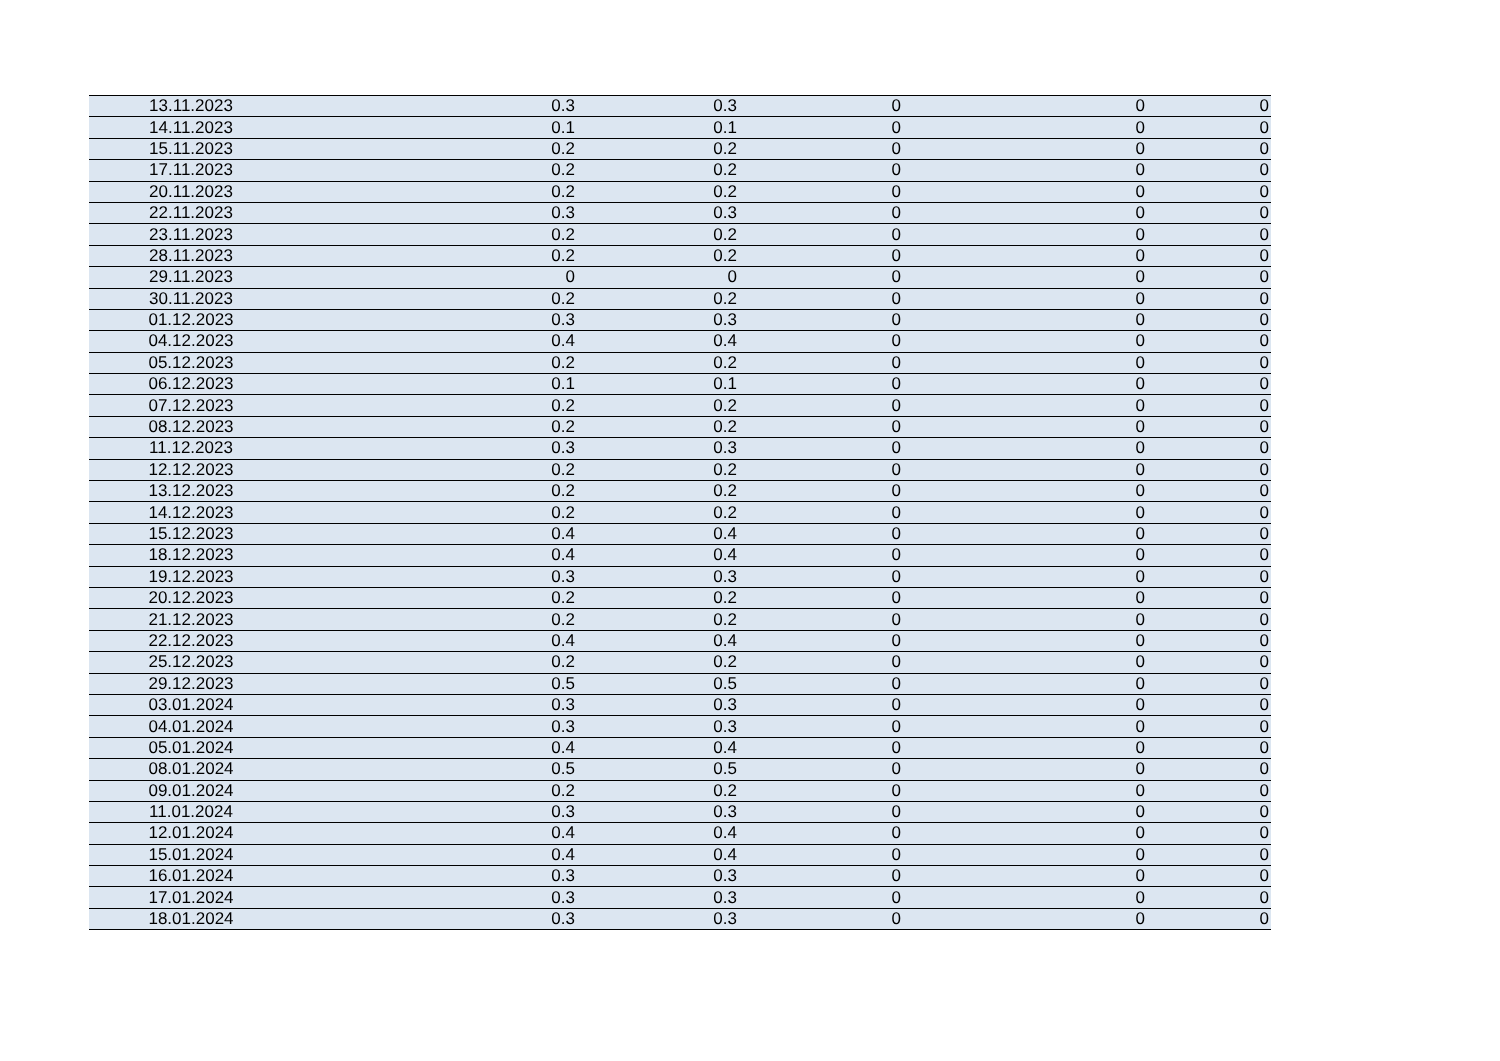| 13.11.2023 | 0.3 | 0.3 | 0 | 0 | 0 |
| 14.11.2023 | 0.1 | 0.1 | 0 | 0 | 0 |
| 15.11.2023 | 0.2 | 0.2 | 0 | 0 | 0 |
| 17.11.2023 | 0.2 | 0.2 | 0 | 0 | 0 |
| 20.11.2023 | 0.2 | 0.2 | 0 | 0 | 0 |
| 22.11.2023 | 0.3 | 0.3 | 0 | 0 | 0 |
| 23.11.2023 | 0.2 | 0.2 | 0 | 0 | 0 |
| 28.11.2023 | 0.2 | 0.2 | 0 | 0 | 0 |
| 29.11.2023 | 0 | 0 | 0 | 0 | 0 |
| 30.11.2023 | 0.2 | 0.2 | 0 | 0 | 0 |
| 01.12.2023 | 0.3 | 0.3 | 0 | 0 | 0 |
| 04.12.2023 | 0.4 | 0.4 | 0 | 0 | 0 |
| 05.12.2023 | 0.2 | 0.2 | 0 | 0 | 0 |
| 06.12.2023 | 0.1 | 0.1 | 0 | 0 | 0 |
| 07.12.2023 | 0.2 | 0.2 | 0 | 0 | 0 |
| 08.12.2023 | 0.2 | 0.2 | 0 | 0 | 0 |
| 11.12.2023 | 0.3 | 0.3 | 0 | 0 | 0 |
| 12.12.2023 | 0.2 | 0.2 | 0 | 0 | 0 |
| 13.12.2023 | 0.2 | 0.2 | 0 | 0 | 0 |
| 14.12.2023 | 0.2 | 0.2 | 0 | 0 | 0 |
| 15.12.2023 | 0.4 | 0.4 | 0 | 0 | 0 |
| 18.12.2023 | 0.4 | 0.4 | 0 | 0 | 0 |
| 19.12.2023 | 0.3 | 0.3 | 0 | 0 | 0 |
| 20.12.2023 | 0.2 | 0.2 | 0 | 0 | 0 |
| 21.12.2023 | 0.2 | 0.2 | 0 | 0 | 0 |
| 22.12.2023 | 0.4 | 0.4 | 0 | 0 | 0 |
| 25.12.2023 | 0.2 | 0.2 | 0 | 0 | 0 |
| 29.12.2023 | 0.5 | 0.5 | 0 | 0 | 0 |
| 03.01.2024 | 0.3 | 0.3 | 0 | 0 | 0 |
| 04.01.2024 | 0.3 | 0.3 | 0 | 0 | 0 |
| 05.01.2024 | 0.4 | 0.4 | 0 | 0 | 0 |
| 08.01.2024 | 0.5 | 0.5 | 0 | 0 | 0 |
| 09.01.2024 | 0.2 | 0.2 | 0 | 0 | 0 |
| 11.01.2024 | 0.3 | 0.3 | 0 | 0 | 0 |
| 12.01.2024 | 0.4 | 0.4 | 0 | 0 | 0 |
| 15.01.2024 | 0.4 | 0.4 | 0 | 0 | 0 |
| 16.01.2024 | 0.3 | 0.3 | 0 | 0 | 0 |
| 17.01.2024 | 0.3 | 0.3 | 0 | 0 | 0 |
| 18.01.2024 | 0.3 | 0.3 | 0 | 0 | 0 |